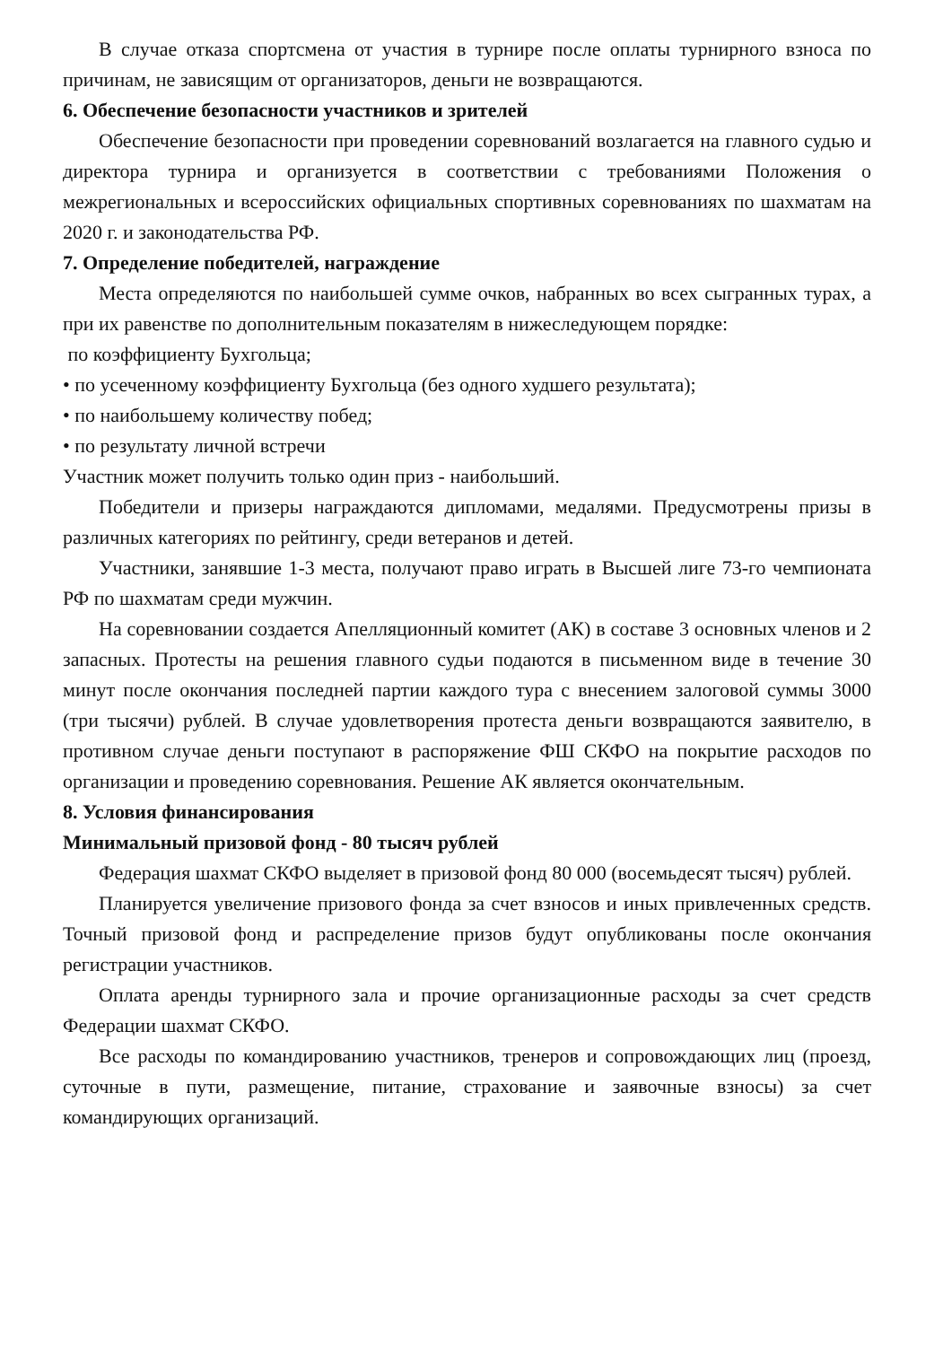В случае отказа спортсмена от участия в турнире после оплаты турнирного взноса по причинам, не зависящим от организаторов, деньги не возвращаются.
6. Обеспечение безопасности участников и зрителей
Обеспечение безопасности при проведении соревнований возлагается на главного судью и директора турнира и организуется в соответствии с требованиями Положения о межрегиональных и всероссийских официальных спортивных соревнованиях по шахматам на 2020 г. и законодательства РФ.
7. Определение победителей, награждение
Места определяются по наибольшей сумме очков, набранных во всех сыгранных турах, а при их равенстве по дополнительным показателям в нижеследующем порядке:
по коэффициенту Бухгольца;
• по усеченному коэффициенту Бухгольца (без одного худшего результата);
• по наибольшему количеству побед;
• по результату личной встречи
Участник может получить только один приз - наибольший.
Победители и призеры награждаются дипломами, медалями. Предусмотрены призы в различных категориях по рейтингу, среди ветеранов и детей.
Участники, занявшие 1-3 места, получают право играть в Высшей лиге 73-го чемпионата РФ по шахматам среди мужчин.
На соревновании создается Апелляционный комитет (АК) в составе 3 основных членов и 2 запасных. Протесты на решения главного судьи подаются в письменном виде в течение 30 минут после окончания последней партии каждого тура с внесением залоговой суммы 3000 (три тысячи) рублей. В случае удовлетворения протеста деньги возвращаются заявителю, в противном случае деньги поступают в распоряжение ФШ СКФО на покрытие расходов по организации и проведению соревнования. Решение АК является окончательным.
8. Условия финансирования
Минимальный призовой фонд - 80 тысяч рублей
Федерация шахмат СКФО выделяет в призовой фонд 80 000 (восемьдесят тысяч) рублей.
Планируется увеличение призового фонда за счет взносов и иных привлеченных средств. Точный призовой фонд и распределение призов будут опубликованы после окончания регистрации участников.
Оплата аренды турнирного зала и прочие организационные расходы за счет средств Федерации шахмат СКФО.
Все расходы по командированию участников, тренеров и сопровождающих лиц (проезд, суточные в пути, размещение, питание, страхование и заявочные взносы) за счет командирующих организаций.